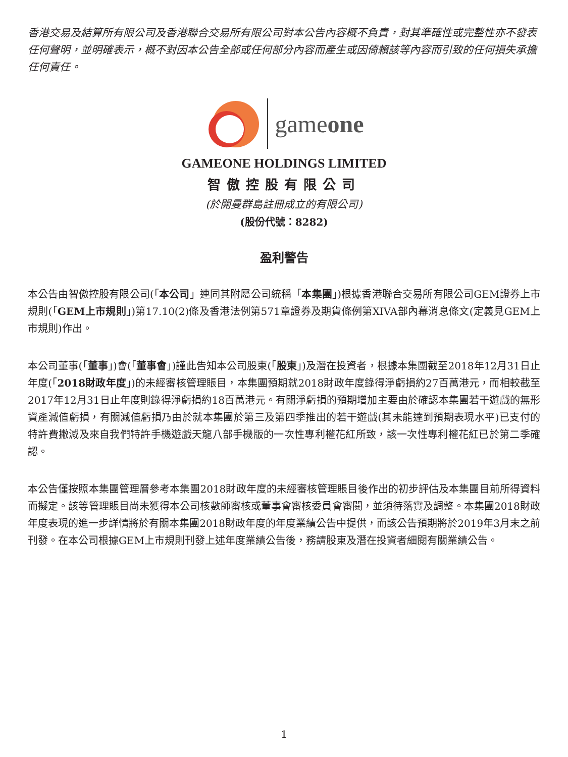香港交易及結算所有限公司及香港聯合交易所有限公司對本公告內容概不負責，對其準確性或完整性亦不發表任何聲明，並明確表示，概不對因本公告全部或任何部分內容而產生或因倚賴該等內容而引致的任何損失承擔任何責任。
gameone
GAMEONE HOLDINGS LIMITED
智傲控股有限公司
(於開曼群島註冊成立的有限公司)
(股份代號：8282)
盈利警告
本公告由智傲控股有限公司(「本公司」連同其附屬公司統稱「本集團」)根據香港聯合交易所有限公司GEM證券上市規則(「GEM上市規則」)第17.10(2)條及香港法例第571章證券及期貨條例第XIVA部內幕消息條文(定義見GEM上市規則)作出。
本公司董事(「董事」)會(「董事會」)謹此告知本公司股東(「股東」)及潛在投資者，根據本集團截至2018年12月31日止年度(「2018財政年度」)的未經審核管理賬目，本集團預期就2018財政年度錄得淨虧損約27百萬港元，而相較截至2017年12月31日止年度則錄得淨虧損約18百萬港元。有關淨虧損的預期增加主要由於確認本集團若干遊戲的無形資產減值虧損，有關減值虧損乃由於就本集團於第三及第四季推出的若干遊戲(其未能達到預期表現水平)已支付的特許費撇減及來自我們特許手機遊戲天龍八部手機版的一次性專利權花紅所致，該一次性專利權花紅已於第二季確認。
本公告僅按照本集團管理層參考本集團2018財政年度的未經審核管理賬目後作出的初步評估及本集團目前所得資料而擬定。該等管理賬目尚未獲得本公司核數師審核或董事會審核委員會審閱，並須待落實及調整。本集團2018財政年度表現的進一步詳情將於有關本集團2018財政年度的年度業績公告中提供，而該公告預期將於2019年3月末之前刊發。在本公司根據GEM上市規則刊發上述年度業績公告後，務請股東及潛在投資者細閱有關業績公告。
1